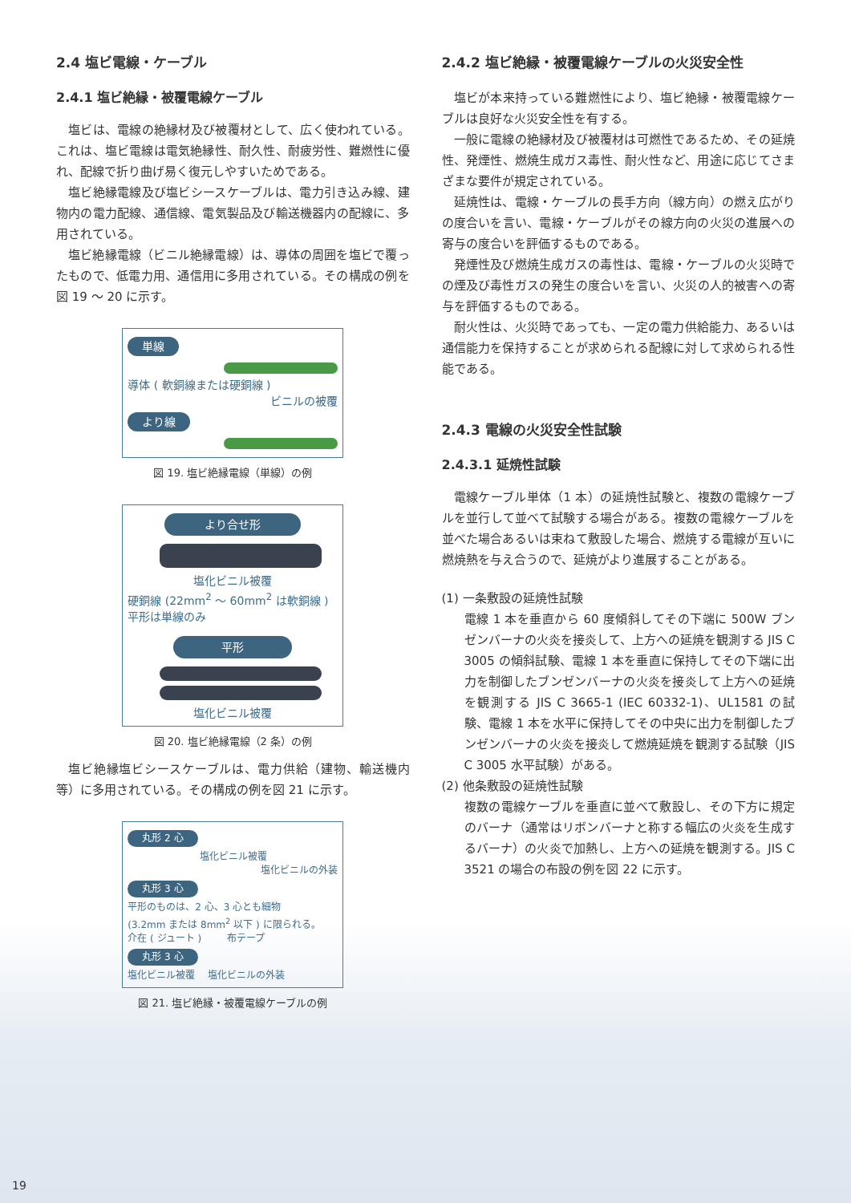2.4 塩ビ電線・ケーブル
2.4.1 塩ビ絶縁・被覆電線ケーブル
塩ビは、電線の絶縁材及び被覆材として、広く使われている。これは、塩ビ電線は電気絶縁性、耐久性、耐疲労性、難燃性に優れ、配線で折り曲げ易く復元しやすいためである。
塩ビ絶縁電線及び塩ビシースケーブルは、電力引き込み線、建物内の電力配線、通信線、電気製品及び輸送機器内の配線に、多用されている。
塩ビ絶縁電線（ビニル絶縁電線）は、導体の周囲を塩ビで覆ったもので、低電力用、通信用に多用されている。その構成の例を図 19 ～ 20 に示す。
単線
導体 ( 軟銅線または硬銅線 )
ビニルの被覆
より線
図 19. 塩ビ絶縁電線（単線）の例
より合せ形
塩化ビニル被覆
硬銅線 (22mm<sup>2</sup> ～ 60mm<sup>2</sup> は軟銅線 )
平形は単線のみ
平形
塩化ビニル被覆
図 20. 塩ビ絶縁電線（2 条）の例
塩ビ絶縁塩ビシースケーブルは、電力供給（建物、輸送機内等）に多用されている。その構成の例を図 21 に示す。
丸形 2 心
塩化ビニル被覆
塩化ビニルの外装
丸形 3 心
平形のものは、2 心、3 心とも細物
(3.2mm または 8mm<sup>2</sup> 以下 ) に限られる。
介在 ( ジュート ) 　　 布テープ
丸形 3 心
塩化ビニル被覆 　塩化ビニルの外装
図 21. 塩ビ絶縁・被覆電線ケーブルの例
2.4.2 塩ビ絶縁・被覆電線ケーブルの火災安全性
塩ビが本来持っている難燃性により、塩ビ絶縁・被覆電線ケーブルは良好な火災安全性を有する。
一般に電線の絶縁材及び被覆材は可燃性であるため、その延焼性、発煙性、燃焼生成ガス毒性、耐火性など、用途に応じてさまざまな要件が規定されている。
延焼性は、電線・ケーブルの長手方向（線方向）の燃え広がりの度合いを言い、電線・ケーブルがその線方向の火災の進展への寄与の度合いを評価するものである。
発煙性及び燃焼生成ガスの毒性は、電線・ケーブルの火災時での煙及び毒性ガスの発生の度合いを言い、火災の人的被害への寄与を評価するものである。
耐火性は、火災時であっても、一定の電力供給能力、あるいは通信能力を保持することが求められる配線に対して求められる性能である。
2.4.3 電線の火災安全性試験
2.4.3.1 延焼性試験
電線ケーブル単体（1 本）の延焼性試験と、複数の電線ケーブルを並行して並べて試験する場合がある。複数の電線ケーブルを並べた場合あるいは束ねて敷設した場合、燃焼する電線が互いに燃焼熱を与え合うので、延焼がより進展することがある。
(1) 一条敷設の延焼性試験
電線 1 本を垂直から 60 度傾斜してその下端に 500W ブンゼンバーナの火炎を接炎して、上方への延焼を観測する JIS C 3005 の傾斜試験、電線 1 本を垂直に保持してその下端に出力を制御したブンゼンバーナの火炎を接炎して上方への延焼を観測する JIS C 3665-1 (IEC 60332-1)、UL1581 の試験、電線 1 本を水平に保持してその中央に出力を制御したブンゼンバーナの火炎を接炎して燃焼延焼を観測する試験（JIS C 3005 水平試験）がある。
(2) 他条敷設の延焼性試験
複数の電線ケーブルを垂直に並べて敷設し、その下方に規定のバーナ（通常はリボンバーナと称する幅広の火炎を生成するバーナ）の火炎で加熱し、上方への延焼を観測する。JIS C 3521 の場合の布設の例を図 22 に示す。
19